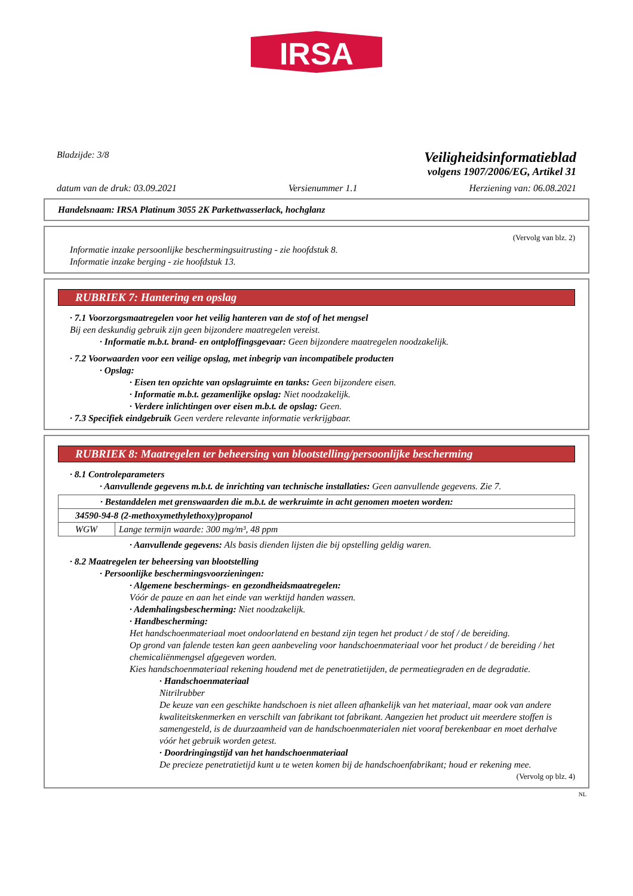IRSA
Bladzijde: 3/8
Veiligheidsinformatieblad
volgens 1907/2006/EG, Artikel 31
datum van de druk: 03.09.2021 Versienummer 1.1 Herziening van: 06.08.2021
Handelsnaam: IRSA Platinum 3055 2K Parkettwasserlack, hochglanz
(Vervolg van blz. 2)
Informatie inzake persoonlijke beschermingsuitrusting - zie hoofdstuk 8.
Informatie inzake berging - zie hoofdstuk 13.
RUBRIEK 7: Hantering en opslag
· 7.1 Voorzorgsmaatregelen voor het veilig hanteren van de stof of het mengsel
Bij een deskundig gebruik zijn geen bijzondere maatregelen vereist.
· Informatie m.b.t. brand- en ontploffingsgevaar: Geen bijzondere maatregelen noodzakelijk.
· 7.2 Voorwaarden voor een veilige opslag, met inbegrip van incompatibele producten
· Opslag:
· Eisen ten opzichte van opslagruimte en tanks: Geen bijzondere eisen.
· Informatie m.b.t. gezamenlijke opslag: Niet noodzakelijk.
· Verdere inlichtingen over eisen m.b.t. de opslag: Geen.
· 7.3 Specifiek eindgebruik Geen verdere relevante informatie verkrijgbaar.
RUBRIEK 8: Maatregelen ter beheersing van blootstelling/persoonlijke bescherming
· 8.1 Controleparameters
· Aanvullende gegevens m.b.t. de inrichting van technische installaties: Geen aanvullende gegevens. Zie 7.
| · Bestanddelen met grenswaarden die m.b.t. de werkruimte in acht genomen moeten worden: | |
| 34590-94-8 (2-methoxymethylethoxy)propanol | |
| WGW | Lange termijn waarde: 300 mg/m³, 48 ppm |
· Aanvullende gegevens: Als basis dienden lijsten die bij opstelling geldig waren.
· 8.2 Maatregelen ter beheersing van blootstelling
· Persoonlijke beschermingsvoorzieningen:
· Algemene beschermings- en gezondheidsmaatregelen:
Vóór de pauze en aan het einde van werktijd handen wassen.
· Ademhalingsbescherming: Niet noodzakelijk.
· Handbescherming:
Het handschoenmateriaal moet ondoorlatend en bestand zijn tegen het product / de stof / de bereiding.
Op grond van falende testen kan geen aanbeveling voor handschoenmateriaal voor het product / de bereiding / het chemicaliënmengsel afgegeven worden.
Kies handschoenmateriaal rekening houdend met de penetratietijden, de permeatiegraden en de degradatie.
· Handschoenmateriaal
Nitrilrubber
De keuze van een geschikte handschoen is niet alleen afhankelijk van het materiaal, maar ook van andere kwaliteitskenmerken en verschilt van fabrikant tot fabrikant. Aangezien het product uit meerdere stoffen is samengesteld, is de duurzaamheid van de handschoenmaterialen niet vooraf berekenbaar en moet derhalve vóór het gebruik worden getest.
· Doordringingstijd van het handschoenmateriaal
De precieze penetratietijd kunt u te weten komen bij de handschoenfabrikant; houd er rekening mee.
(Vervolg op blz. 4)
NL